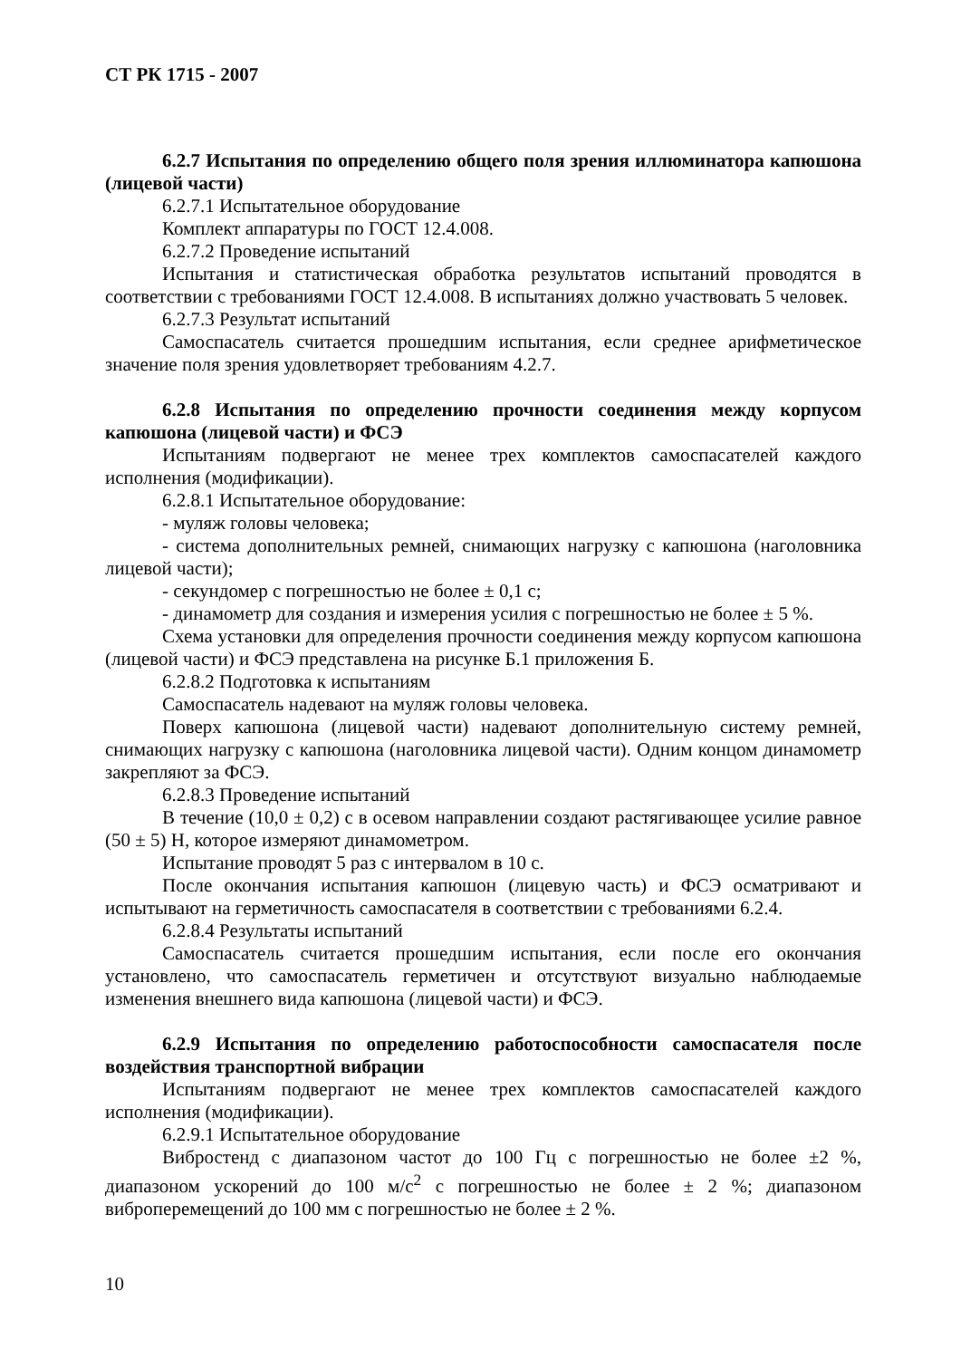СТ РК 1715 - 2007
6.2.7 Испытания по определению общего поля зрения иллюминатора капюшона (лицевой части)
6.2.7.1 Испытательное оборудование
Комплект аппаратуры по ГОСТ 12.4.008.
6.2.7.2 Проведение испытаний
Испытания и статистическая обработка результатов испытаний проводятся в соответствии с требованиями ГОСТ 12.4.008. В испытаниях должно участвовать 5 человек.
6.2.7.3 Результат испытаний
Самоспасатель считается прошедшим испытания, если среднее арифметическое значение поля зрения удовлетворяет требованиям 4.2.7.
6.2.8 Испытания по определению прочности соединения между корпусом капюшона (лицевой части) и ФСЭ
Испытаниям подвергают не менее трех комплектов самоспасателей каждого исполнения (модификации).
6.2.8.1 Испытательное оборудование:
- муляж головы человека;
- система дополнительных ремней, снимающих нагрузку с капюшона (наголовника лицевой части);
- секундомер с погрешностью не более ± 0,1 с;
- динамометр для создания и измерения усилия с погрешностью не более ± 5 %.
Схема установки для определения прочности соединения между корпусом капюшона (лицевой части) и ФСЭ представлена на рисунке Б.1 приложения Б.
6.2.8.2 Подготовка к испытаниям
Самоспасатель надевают на муляж головы человека.
Поверх капюшона (лицевой части) надевают дополнительную систему ремней, снимающих нагрузку с капюшона (наголовника лицевой части). Одним концом динамометр закрепляют за ФСЭ.
6.2.8.3 Проведение испытаний
В течение (10,0 ± 0,2) с в осевом направлении создают растягивающее усилие равное (50 ± 5) Н, которое измеряют динамометром.
Испытание проводят 5 раз с интервалом в 10 с.
После окончания испытания капюшон (лицевую часть) и ФСЭ осматривают и испытывают на герметичность самоспасателя в соответствии с требованиями 6.2.4.
6.2.8.4 Результаты испытаний
Самоспасатель считается прошедшим испытания, если после его окончания установлено, что самоспасатель герметичен и отсутствуют визуально наблюдаемые изменения внешнего вида капюшона (лицевой части) и ФСЭ.
6.2.9 Испытания по определению работоспособности самоспасателя после воздействия транспортной вибрации
Испытаниям подвергают не менее трех комплектов самоспасателей каждого исполнения (модификации).
6.2.9.1 Испытательное оборудование
Вибростенд с диапазоном частот до 100 Гц с погрешностью не более ±2 %, диапазоном ускорений до 100 м/с<sup>2</sup> с погрешностью не более ± 2 %; диапазоном виброперемещений до 100 мм с погрешностью не более ± 2 %.
10